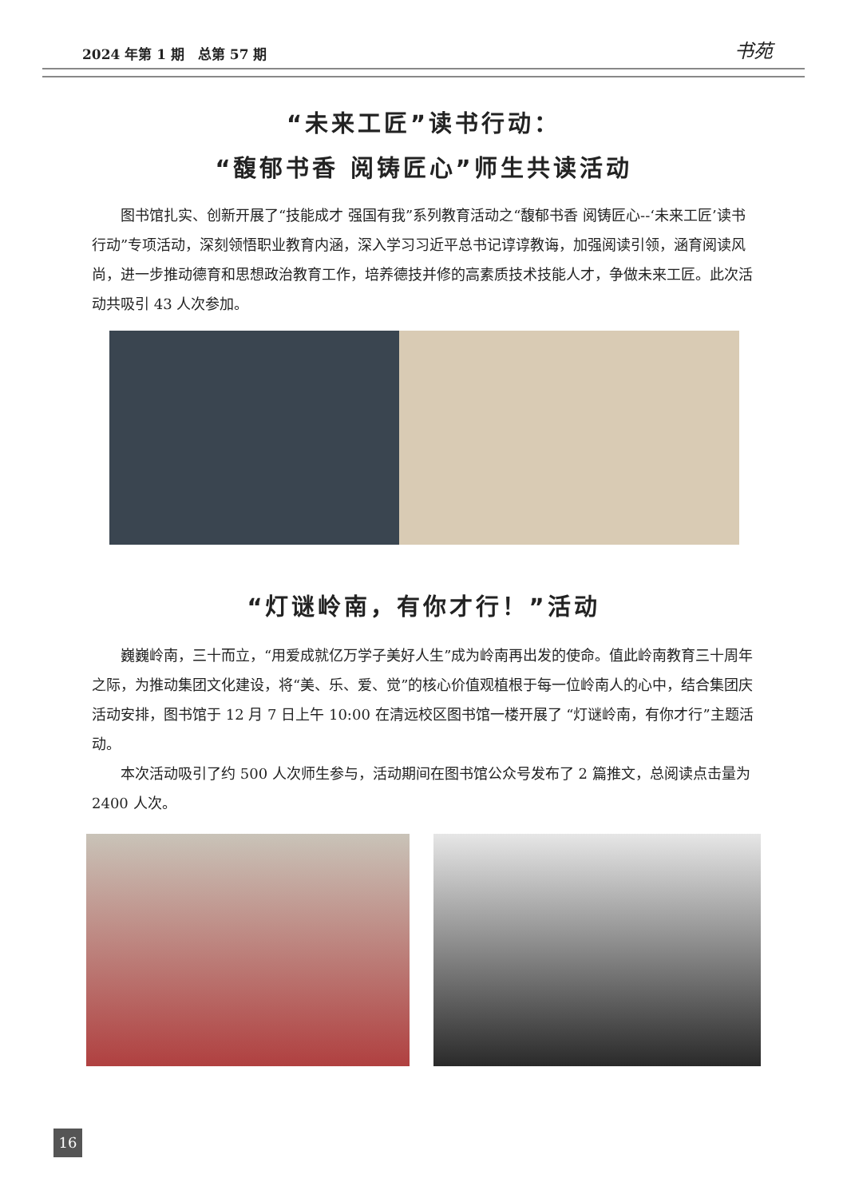2024 年第 1 期　总第 57 期 书苑
“未来工匠”读书行动：
“馥郁书香 阅铸匠心”师生共读活动
图书馆扎实、创新开展了“技能成才 强国有我”系列教育活动之“馥郁书香 阅铸匠心--‘未来工匠’读书行动”专项活动，深刻领悟职业教育内涵，深入学习习近平总书记谆谆教诲，加强阅读引领，涵育阅读风尚，进一步推动德育和思想政治教育工作，培养德技并修的高素质技术技能人才，争做未来工匠。此次活动共吸引 43 人次参加。
“灯谜岭南，有你才行！”活动
巍巍岭南，三十而立，“用爱成就亿万学子美好人生”成为岭南再出发的使命。值此岭南教育三十周年之际，为推动集团文化建设，将“美、乐、爱、觉”的核心价值观植根于每一位岭南人的心中，结合集团庆活动安排，图书馆于 12 月 7 日上午 10:00 在清远校区图书馆一楼开展了 “灯谜岭南，有你才行”主题活动。
本次活动吸引了约 500 人次师生参与，活动期间在图书馆公众号发布了 2 篇推文，总阅读点击量为 2400 人次。
16